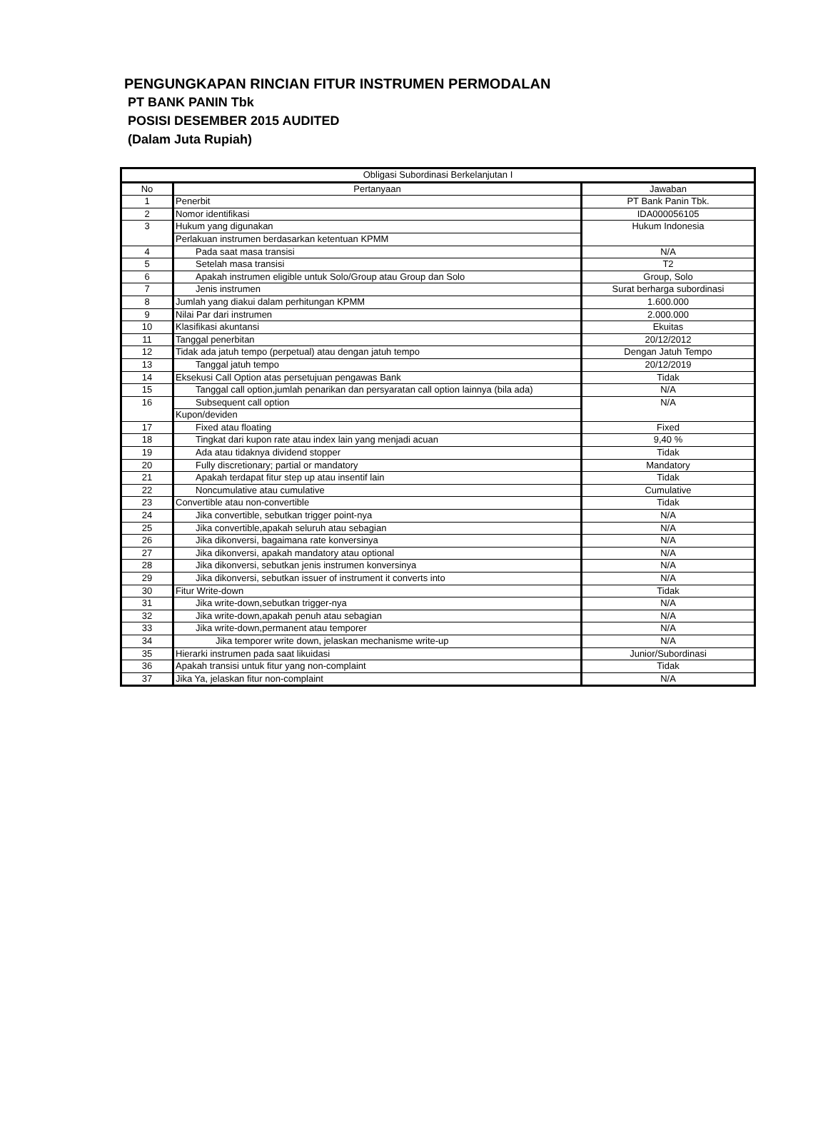PENGUNGKAPAN RINCIAN FITUR INSTRUMEN PERMODALAN
PT BANK PANIN Tbk
POSISI DESEMBER 2015 AUDITED
(Dalam Juta Rupiah)
| Obligasi Subordinasi Berkelanjutan I | | |
| No | Pertanyaan | Jawaban |
| 1 | Penerbit | PT Bank Panin Tbk. |
| 2 | Nomor identifikasi | IDA000056105 |
| 3 | Hukum yang digunakan | Hukum Indonesia |
| | Perlakuan instrumen berdasarkan ketentuan KPMM | |
| 4 | Pada saat masa transisi | N/A |
| 5 | Setelah masa transisi | T2 |
| 6 | Apakah instrumen eligible untuk Solo/Group atau Group dan Solo | Group, Solo |
| 7 | Jenis instrumen | Surat berharga subordinasi |
| 8 | Jumlah yang diakui dalam perhitungan KPMM | 1.600.000 |
| 9 | Nilai Par dari instrumen | 2.000.000 |
| 10 | Klasifikasi akuntansi | Ekuitas |
| 11 | Tanggal penerbitan | 20/12/2012 |
| 12 | Tidak ada jatuh tempo (perpetual) atau dengan jatuh tempo | Dengan Jatuh Tempo |
| 13 | Tanggal jatuh tempo | 20/12/2019 |
| 14 | Eksekusi Call Option atas persetujuan pengawas Bank | Tidak |
| 15 | Tanggal call option,jumlah penarikan dan persyaratan call option lainnya (bila ada) | N/A |
| 16 | Subsequent call option | N/A |
| | Kupon/deviden | |
| 17 | Fixed atau floating | Fixed |
| 18 | Tingkat dari kupon rate atau index lain yang menjadi acuan | 9,40 % |
| 19 | Ada atau tidaknya dividend stopper | Tidak |
| 20 | Fully discretionary; partial or mandatory | Mandatory |
| 21 | Apakah terdapat fitur step up atau insentif lain | Tidak |
| 22 | Noncumulative atau cumulative | Cumulative |
| 23 | Convertible atau non-convertible | Tidak |
| 24 | Jika convertible, sebutkan trigger point-nya | N/A |
| 25 | Jika convertible,apakah seluruh atau sebagian | N/A |
| 26 | Jika dikonversi, bagaimana rate konversinya | N/A |
| 27 | Jika dikonversi, apakah mandatory atau optional | N/A |
| 28 | Jika dikonversi, sebutkan jenis instrumen konversinya | N/A |
| 29 | Jika dikonversi, sebutkan issuer of instrument it converts into | N/A |
| 30 | Fitur Write-down | Tidak |
| 31 | Jika write-down,sebutkan trigger-nya | N/A |
| 32 | Jika write-down,apakah penuh atau sebagian | N/A |
| 33 | Jika write-down,permanent atau temporer | N/A |
| 34 | Jika temporer write down, jelaskan mechanisme write-up | N/A |
| 35 | Hierarki instrumen pada saat likuidasi | Junior/Subordinasi |
| 36 | Apakah transisi untuk fitur yang non-complaint | Tidak |
| 37 | Jika Ya, jelaskan fitur non-complaint | N/A |